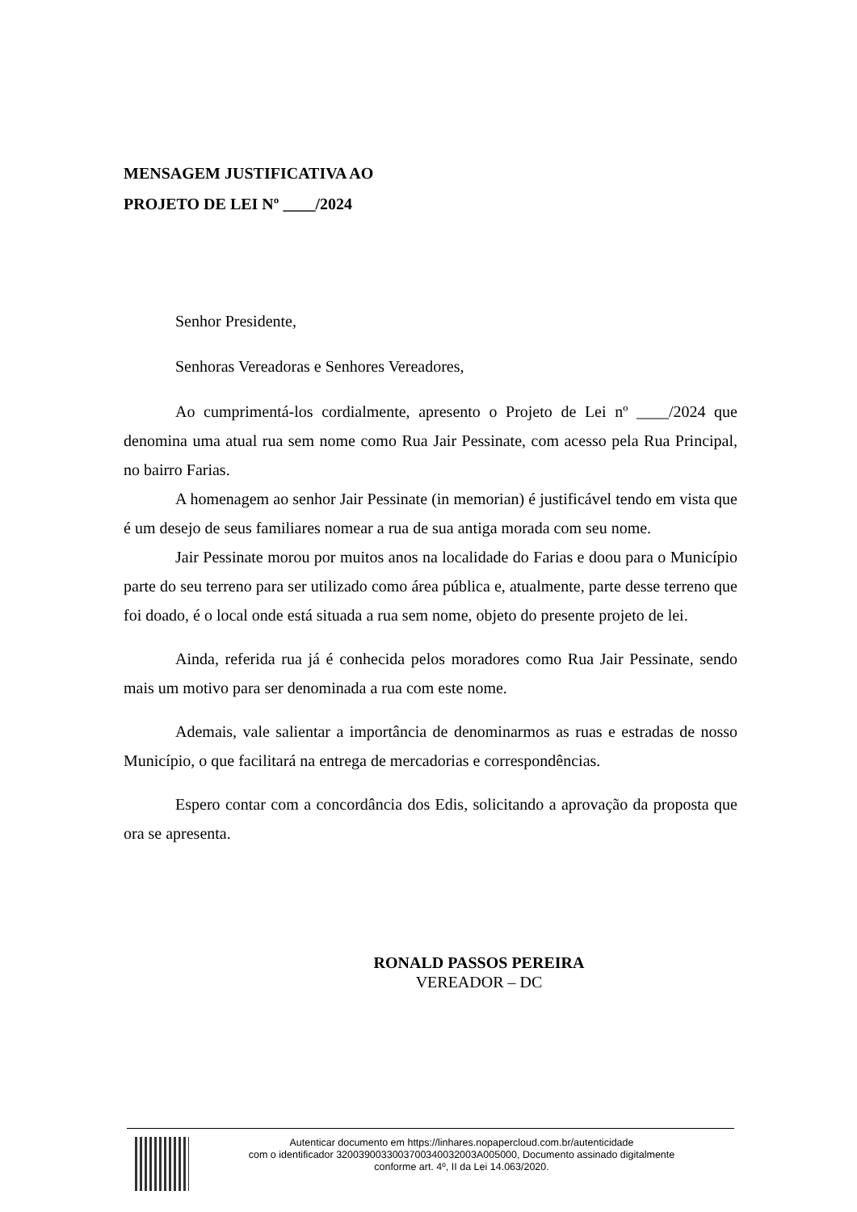MENSAGEM JUSTIFICATIVA AO
PROJETO DE LEI Nº ____/2024
Senhor Presidente,
Senhoras Vereadoras e Senhores Vereadores,
Ao cumprimentá-los cordialmente, apresento o Projeto de Lei nº ____/2024 que denomina uma atual rua sem nome como Rua Jair Pessinate, com acesso pela Rua Principal, no bairro Farias.
A homenagem ao senhor Jair Pessinate (in memorian) é justificável tendo em vista que é um desejo de seus familiares nomear a rua de sua antiga morada com seu nome.
Jair Pessinate morou por muitos anos na localidade do Farias e doou para o Município parte do seu terreno para ser utilizado como área pública e, atualmente, parte desse terreno que foi doado, é o local onde está situada a rua sem nome, objeto do presente projeto de lei.
Ainda, referida rua já é conhecida pelos moradores como Rua Jair Pessinate, sendo mais um motivo para ser denominada a rua com este nome.
Ademais, vale salientar a importância de denominarmos as ruas e estradas de nosso Município, o que facilitará na entrega de mercadorias e correspondências.
Espero contar com a concordância dos Edis, solicitando a aprovação da proposta que ora se apresenta.
RONALD PASSOS PEREIRA
VEREADOR – DC
Autenticar documento em https://linhares.nopapercloud.com.br/autenticidade
com o identificador 3200390033003700340032003A005000, Documento assinado digitalmente
conforme art. 4º, II da Lei 14.063/2020.